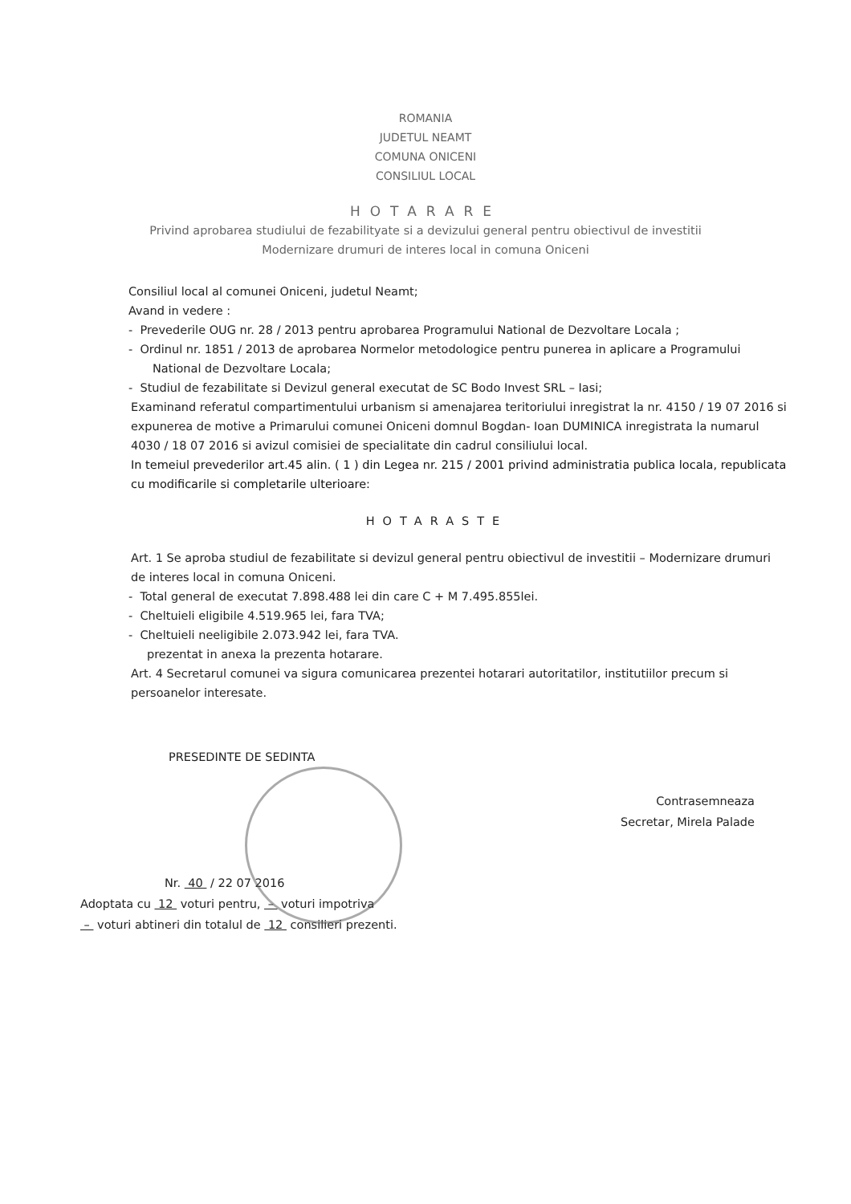ROMANIA
JUDETUL NEAMT
COMUNA ONICENI
CONSILIUL LOCAL
HOTARARE
Privind aprobarea studiului de fezabilityate si a devizului general pentru obiectivul de investitii
Modernizare drumuri de interes local in comuna Oniceni
Consiliul local al comunei Oniceni, judetul Neamt;
Avand in vedere :
- Prevederile OUG nr. 28 / 2013 pentru aprobarea Programului National de Dezvoltare Locala ;
- Ordinul nr. 1851 / 2013 de aprobarea Normelor metodologice pentru punerea in aplicare a Programului National de Dezvoltare Locala;
- Studiul de fezabilitate si Devizul general executat de SC Bodo Invest SRL – Iasi;
Examinand referatul compartimentului urbanism si amenajarea teritoriului inregistrat la nr. 4150 / 19 07 2016 si expunerea de motive a Primarului comunei Oniceni domnul Bogdan- Ioan DUMINICA inregistrata la numarul 4030 / 18 07 2016 si avizul comisiei de specialitate din cadrul consiliului local.
In temeiul prevederilor art.45 alin. ( 1 ) din Legea nr. 215 / 2001 privind administratia publica locala, republicata cu modificarile si completarile ulterioare:
HOTARASTE
Art. 1 Se aproba studiul de fezabilitate si devizul general pentru obiectivul de investitii – Modernizare drumuri de interes local in comuna Oniceni.
- Total general de executat 7.898.488 lei din care C + M 7.495.855lei.
- Cheltuieli eligibile 4.519.965 lei, fara TVA;
- Cheltuieli neeligibile 2.073.942 lei, fara TVA.
prezentat in anexa la prezenta hotarare.
Art. 4 Secretarul comunei va sigura comunicarea prezentei hotarari autoritatilor, institutiilor precum si persoanelor interesate.
PRESEDINTE DE SEDINTA
Contrasemneaza
Secretar, Mirela Palade
Nr. 40 / 22 07 2016
Adoptata cu 12 voturi pentru, – voturi impotriva
– voturi abtineri din totalul de 12 consilieri prezenti.